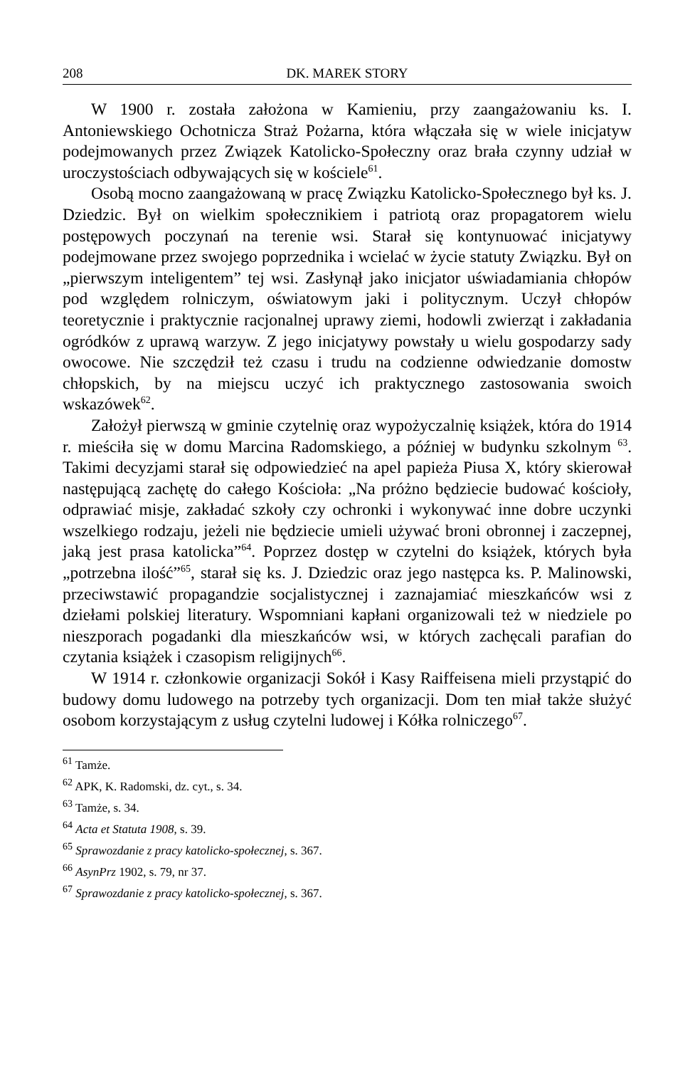208 DK. MAREK STORY
W 1900 r. została założona w Kamieniu, przy zaangażowaniu ks. I. Antoniewskiego Ochotnicza Straż Pożarna, która włączała się w wiele inicjatyw podejmowanych przez Związek Katolicko-Społeczny oraz brała czynny udział w uroczystościach odbywających się w kościele<sup>61</sup>.
Osobą mocno zaangażowaną w pracę Związku Katolicko-Społecznego był ks. J. Dziedzic. Był on wielkim społecznikiem i patriotą oraz propagatorem wielu postępowych poczynań na terenie wsi. Starał się kontynuować inicjatywy podejmowane przez swojego poprzednika i wcielać w życie statuty Związku. Był on „pierwszym inteligentem” tej wsi. Zasłynął jako inicjator uświadamiania chłopów pod względem rolniczym, oświatowym jaki i politycznym. Uczył chłopów teoretycznie i praktycznie racjonalnej uprawy ziemi, hodowli zwierząt i zakładania ogródków z uprawą warzyw. Z jego inicjatywy powstały u wielu gospodarzy sady owocowe. Nie szczędził też czasu i trudu na codzienne odwiedzanie domostw chłopskich, by na miejscu uczyć ich praktycznego zastosowania swoich wskazówek<sup>62</sup>.
Założył pierwszą w gminie czytelnię oraz wypożyczalnię książek, która do 1914 r. mieściła się w domu Marcina Radomskiego, a później w budynku szkolnym <sup>63</sup>. Takimi decyzjami starał się odpowiedzieć na apel papieża Piusa X, który skierował następującą zachętę do całego Kościoła: „Na próżno będziecie budować kościoły, odprawiać misje, zakładać szkoły czy ochronki i wykonywać inne dobre uczynki wszelkiego rodzaju, jeżeli nie będziecie umieli używać broni obronnej i zaczepnej, jaką jest prasa katolicka”<sup>64</sup>. Poprzez dostęp w czytelni do książek, których była „potrzebna ilość”<sup>65</sup>, starał się ks. J. Dziedzic oraz jego następca ks. P. Malinowski, przeciwstawić propagandzie socjalistycznej i zaznajamiać mieszkańców wsi z dziełami polskiej literatury. Wspomniani kapłani organizowali też w niedziele po nieszporach pogadanki dla mieszkańców wsi, w których zachęcali parafian do czytania książek i czasopism religijnych<sup>66</sup>.
W 1914 r. członkowie organizacji Sokół i Kasy Raiffeisena mieli przystąpić do budowy domu ludowego na potrzeby tych organizacji. Dom ten miał także służyć osobom korzystającym z usług czytelni ludowej i Kółka rolniczego<sup>67</sup>.
<sup>61</sup> Tamże.
<sup>62</sup> APK, K. Radomski, dz. cyt., s. 34.
<sup>63</sup> Tamże, s. 34.
<sup>64</sup> Acta et Statuta 1908, s. 39.
<sup>65</sup> Sprawozdanie z pracy katolicko-społecznej, s. 367.
<sup>66</sup> AsynPrz 1902, s. 79, nr 37.
<sup>67</sup> Sprawozdanie z pracy katolicko-społecznej, s. 367.